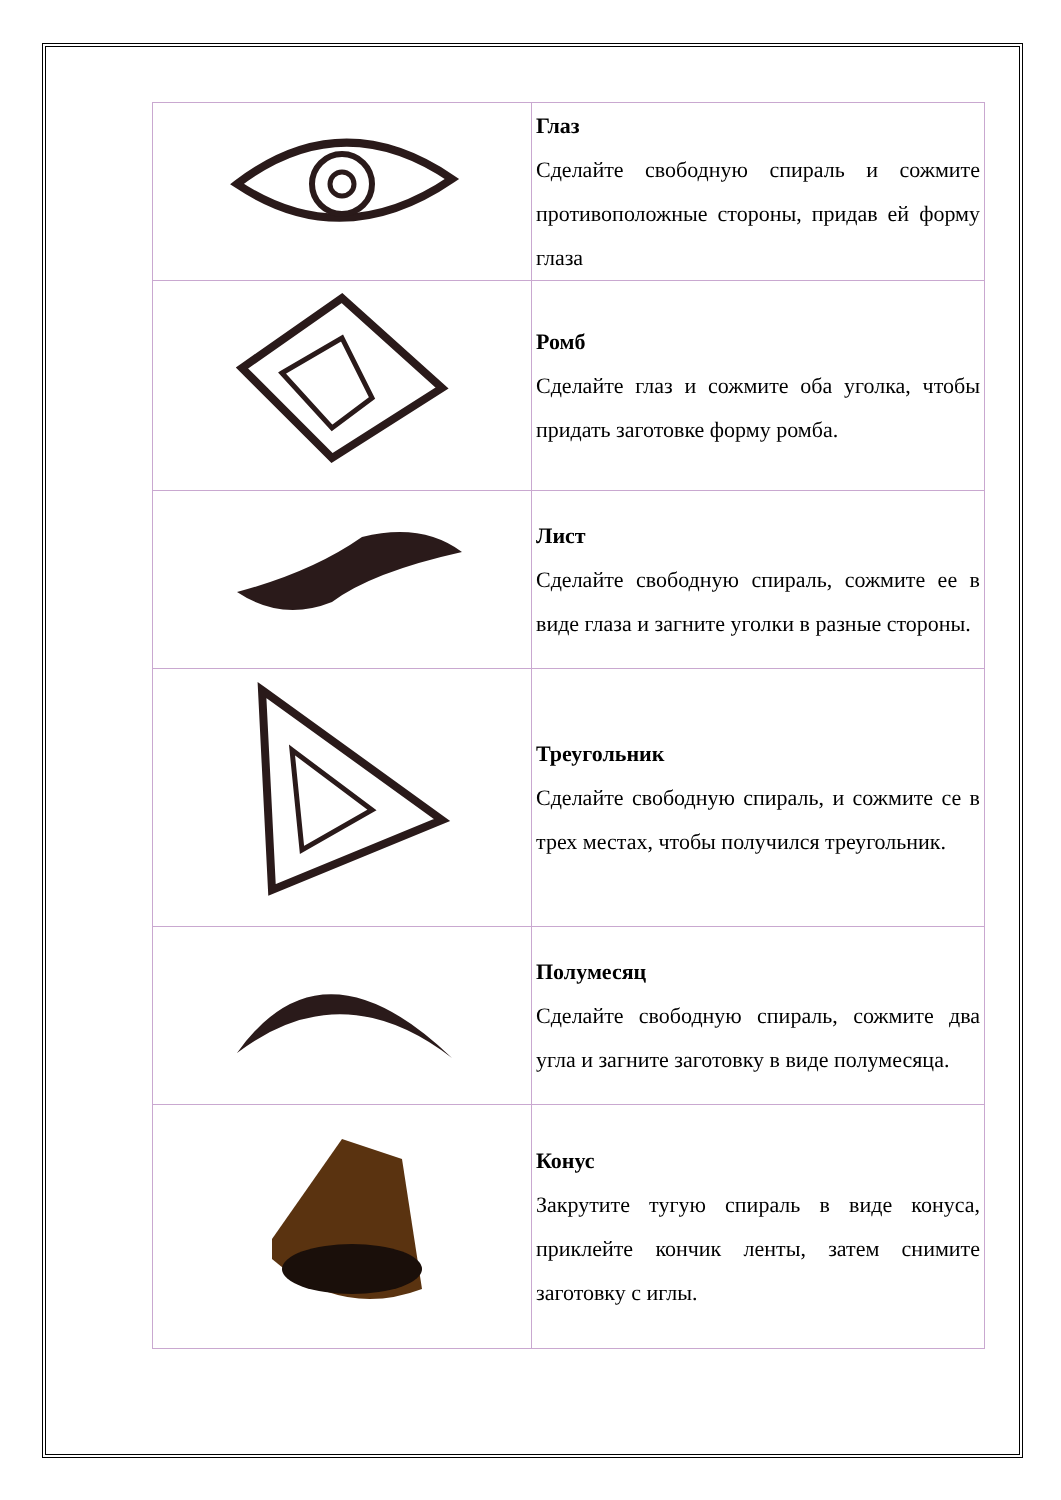| | Глаз Сделайте свободную спираль и сожмите противоположные стороны, придав ей форму глаза |
| | Ромб Сделайте глаз и сожмите оба уголка, чтобы придать заготовке форму ромба. |
| | Лист Сделайте свободную спираль, сожмите ее в виде глаза и загните уголки в разные стороны. |
| | Треугольник Сделайте свободную спираль, и сожмите се в трех местах, чтобы получился треугольник. |
| | Полумесяц Сделайте свободную спираль, сожмите два угла и загните заготовку в виде полумесяца. |
| | Конус Закрутите тугую спираль в виде конуса, приклейте кончик ленты, затем снимите заготовку с иглы. |